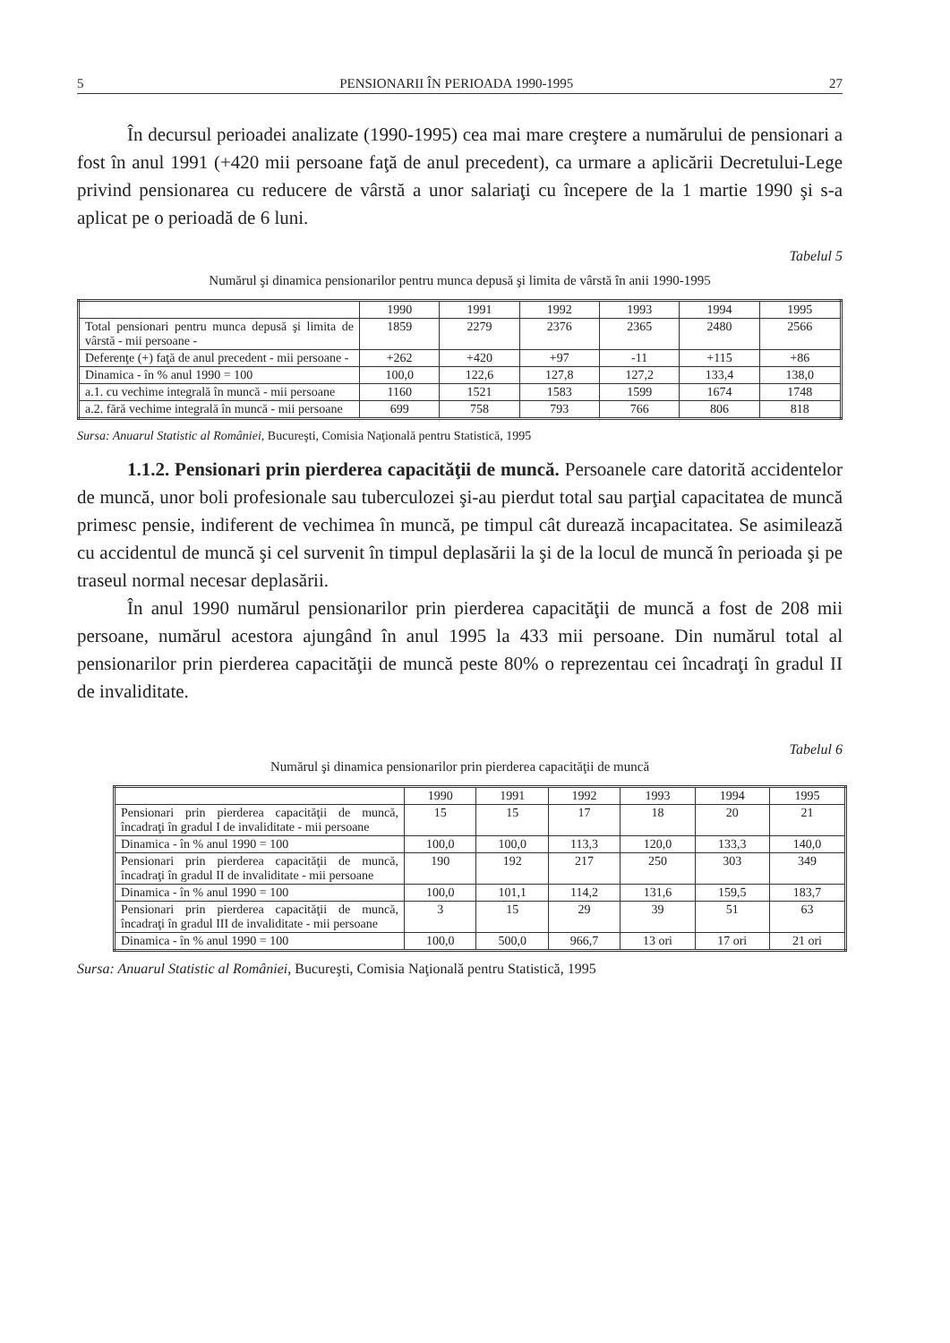5 PENSIONARII ÎN PERIOADA 1990-1995 27
În decursul perioadei analizate (1990-1995) cea mai mare creştere a numărului de pensionari a fost în anul 1991 (+420 mii persoane faţă de anul precedent), ca urmare a aplicării Decretului-Lege privind pensionarea cu reducere de vârstă a unor salariaţi cu începere de la 1 martie 1990 şi s-a aplicat pe o perioadă de 6 luni.
Tabelul 5
Numărul şi dinamica pensionarilor pentru munca depusă şi limita de vârstă în anii 1990-1995
| | 1990 | 1991 | 1992 | 1993 | 1994 | 1995 |
| --- | --- | --- | --- | --- | --- | --- |
| Total pensionari pentru munca depusă şi limita de vârstă - mii persoane - | 1859 | 2279 | 2376 | 2365 | 2480 | 2566 |
| Deferenţe (+) faţă de anul precedent - mii persoane - | +262 | +420 | +97 | -11 | +115 | +86 |
| Dinamica - în % anul 1990 = 100 | 100,0 | 122,6 | 127,8 | 127,2 | 133,4 | 138,0 |
| a.1. cu vechime integrală în muncă - mii persoane | 1160 | 1521 | 1583 | 1599 | 1674 | 1748 |
| a.2. fără vechime integrală în muncă - mii persoane | 699 | 758 | 793 | 766 | 806 | 818 |
Sursa: Anuarul Statistic al României, Bucureşti, Comisia Naţională pentru Statistică, 1995
1.1.2. Pensionari prin pierderea capacităţii de muncă. Persoanele care datorită accidentelor de muncă, unor boli profesionale sau tuberculozei şi-au pierdut total sau parţial capacitatea de muncă primesc pensie, indiferent de vechimea în muncă, pe timpul cât durează incapacitatea. Se asimilează cu accidentul de muncă şi cel survenit în timpul deplasării la şi de la locul de muncă în perioada şi pe traseul normal necesar deplasării.
În anul 1990 numărul pensionarilor prin pierderea capacităţii de muncă a fost de 208 mii persoane, numărul acestora ajungând în anul 1995 la 433 mii persoane. Din numărul total al pensionarilor prin pierderea capacităţii de muncă peste 80% o reprezentau cei încadraţi în gradul II de invaliditate.
Tabelul 6
Numărul şi dinamica pensionarilor prin pierderea capacităţii de muncă
| | 1990 | 1991 | 1992 | 1993 | 1994 | 1995 |
| --- | --- | --- | --- | --- | --- | --- |
| Pensionari prin pierderea capacităţii de muncă, încadraţi în gradul I de invaliditate - mii persoane | 15 | 15 | 17 | 18 | 20 | 21 |
| Dinamica - în % anul 1990 = 100 | 100,0 | 100,0 | 113,3 | 120,0 | 133,3 | 140,0 |
| Pensionari prin pierderea capacităţii de muncă, încadraţi în gradul II de invaliditate - mii persoane | 190 | 192 | 217 | 250 | 303 | 349 |
| Dinamica - în % anul 1990 = 100 | 100,0 | 101,1 | 114,2 | 131,6 | 159,5 | 183,7 |
| Pensionari prin pierderea capacităţii de muncă, încadraţi în gradul III de invaliditate - mii persoane | 3 | 15 | 29 | 39 | 51 | 63 |
| Dinamica - în % anul 1990 = 100 | 100,0 | 500,0 | 966,7 | 13 ori | 17 ori | 21 ori |
Sursa: Anuarul Statistic al României, Bucureşti, Comisia Naţională pentru Statistică, 1995